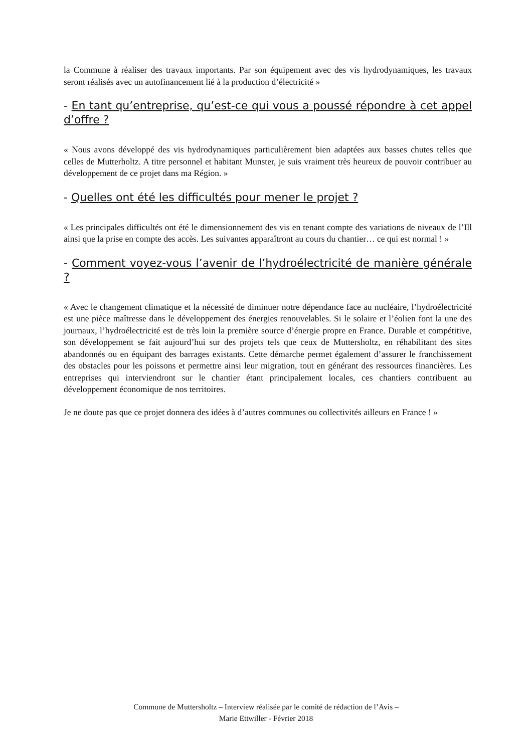la Commune à réaliser des travaux importants. Par son équipement avec des vis hydrodynamiques, les travaux seront réalisés avec un autofinancement lié à la production d’électricité »
- En tant qu’entreprise, qu’est-ce qui vous a poussé répondre à cet appel d’offre ?
« Nous avons développé des vis hydrodynamiques particulièrement bien adaptées aux basses chutes telles que celles de Mutterholtz. A titre personnel et habitant Munster, je suis vraiment très heureux de pouvoir contribuer au développement de ce projet dans ma Région. »
- Quelles ont été les difficultés pour mener le projet ?
« Les principales difficultés ont été le dimensionnement des vis en tenant compte des variations de niveaux de l’Ill ainsi que la prise en compte des accès. Les suivantes apparaîtront au cours du chantier… ce qui est normal ! »
- Comment voyez-vous l’avenir de l’hydroélectricité de manière générale ?
« Avec le changement climatique et la nécessité de diminuer notre dépendance face au nucléaire, l’hydroélectricité est une pièce maîtresse dans le développement des énergies renouvelables. Si le solaire et l’éolien font la une des journaux, l’hydroélectricité est de très loin la première source d’énergie propre en France. Durable et compétitive, son développement se fait aujourd’hui sur des projets tels que ceux de Muttersholtz, en réhabilitant des sites abandonnés ou en équipant des barrages existants. Cette démarche permet également d’assurer le franchissement des obstacles pour les poissons et permettre ainsi leur migration, tout en générant des ressources financières. Les entreprises qui interviendront sur le chantier étant principalement locales, ces chantiers contribuent au développement économique de nos territoires.
Je ne doute pas que ce projet donnera des idées à d’autres communes ou collectivités ailleurs en France ! »
Commune de Muttersholtz – Interview réalisée par le comité de rédaction de l’Avis –
Marie Ettwiller - Février 2018